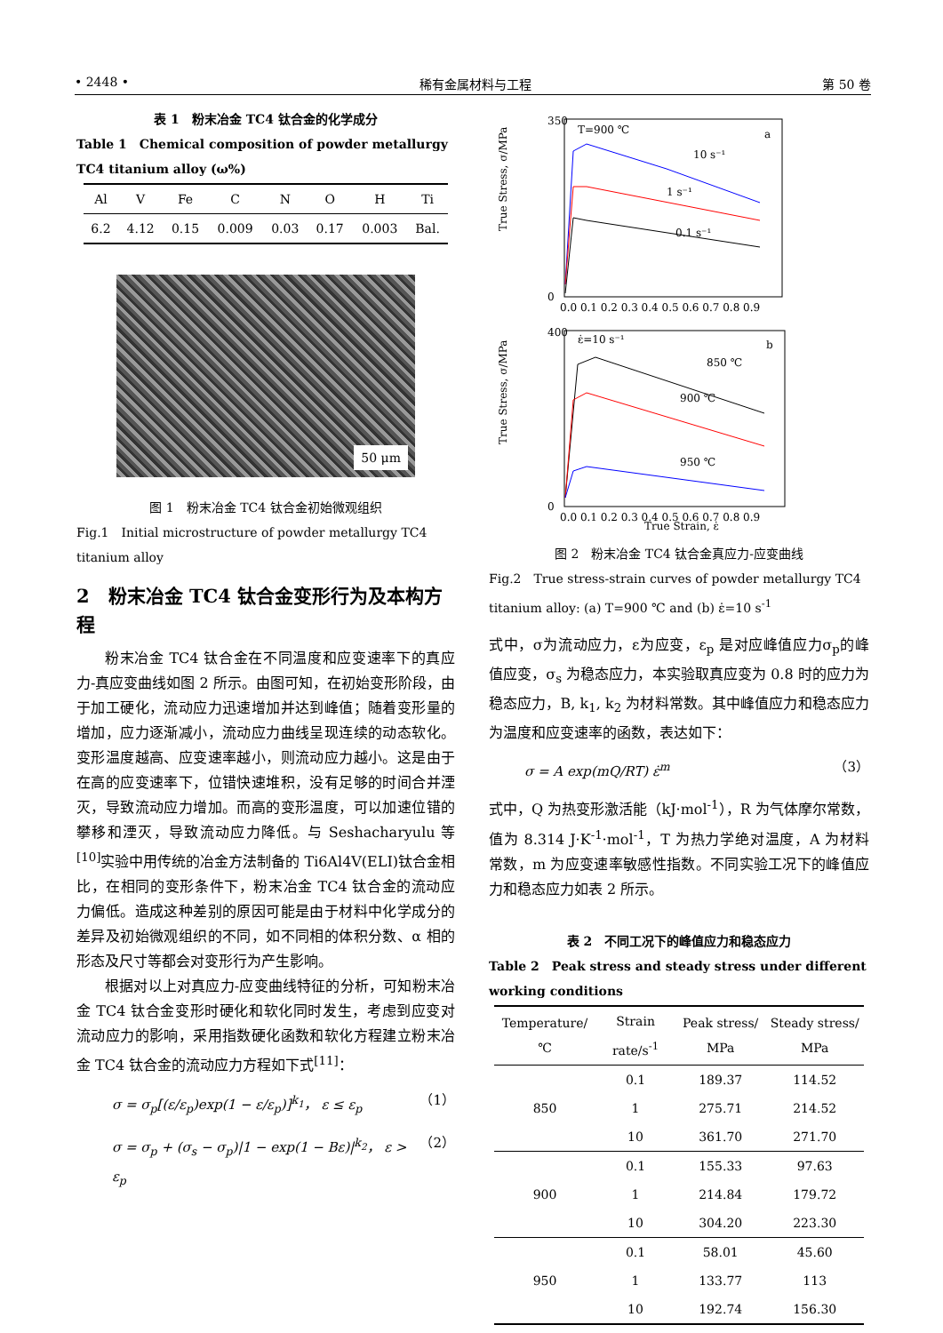• 2448 • 稀有金属材料与工程 第 50 卷
表 1　粉末冶金 TC4 钛合金的化学成分
Table 1　Chemical composition of powder metallurgy TC4 titanium alloy (ω%)
| Al | V | Fe | C | N | O | H | Ti |
| --- | --- | --- | --- | --- | --- | --- | --- |
| 6.2 | 4.12 | 0.15 | 0.009 | 0.03 | 0.17 | 0.003 | Bal. |
50 μm
图 1　粉末冶金 TC4 钛合金初始微观组织
Fig.1　Initial microstructure of powder metallurgy TC4 titanium alloy
2　粉末冶金 TC4 钛合金变形行为及本构方程
粉末冶金 TC4 钛合金在不同温度和应变速率下的真应力-真应变曲线如图 2 所示。由图可知，在初始变形阶段，由于加工硬化，流动应力迅速增加并达到峰值；随着变形量的增加，应力逐渐减小，流动应力曲线呈现连续的动态软化。变形温度越高、应变速率越小，则流动应力越小。这是由于在高的应变速率下，位错快速堆积，没有足够的时间合并湮灭，导致流动应力增加。而高的变形温度，可以加速位错的攀移和湮灭，导致流动应力降低。与 Seshacharyulu 等<sup>[10]</sup>实验中用传统的冶金方法制备的 Ti6Al4V(ELI)钛合金相比，在相同的变形条件下，粉末冶金 TC4 钛合金的流动应力偏低。造成这种差别的原因可能是由于材料中化学成分的差异及初始微观组织的不同，如不同相的体积分数、α 相的形态及尺寸等都会对变形行为产生影响。
根据对以上对真应力-应变曲线特征的分析，可知粉末冶金 TC4 钛合金变形时硬化和软化同时发生，考虑到应变对流动应力的影响，采用指数硬化函数和软化方程建立粉末冶金 TC4 钛合金的流动应力方程如下式<sup>[11]</sup>：
σ = σ<sub>p</sub>[(ε/ε<sub>p</sub>)exp(1 − ε/ε<sub>p</sub>)]<sup>k<sub>1</sub></sup>， ε ≤ ε<sub>p</sub> （1）
σ = σ<sub>p</sub> + (σ<sub>s</sub> − σ<sub>p</sub>)|1 − exp(1 − Bε)|<sup>k<sub>2</sub></sup>， ε > ε<sub>p</sub> （2）
True Stress, σ/MPa
a
T=900 ℃
350
0
0.0 0.1 0.2 0.3 0.4 0.5 0.6 0.7 0.8 0.9
10 s⁻¹
1 s⁻¹
0.1 s⁻¹
True Stress, σ/MPa
b
ε̇=10 s⁻¹
400
0
0.0 0.1 0.2 0.3 0.4 0.5 0.6 0.7 0.8 0.9
850 ℃
900 ℃
950 ℃
True Strain, ε̇
图 2　粉末冶金 TC4 钛合金真应力-应变曲线
Fig.2　True stress-strain curves of powder metallurgy TC4 titanium alloy: (a) T=900 ℃ and (b) ε̇=10 s<sup>-1</sup>
式中，σ为流动应力，ε为应变，ε<sub>p</sub> 是对应峰值应力σ<sub>p</sub>的峰值应变，σ<sub>s</sub> 为稳态应力，本实验取真应变为 0.8 时的应力为稳态应力，B, k<sub>1</sub>, k<sub>2</sub> 为材料常数。其中峰值应力和稳态应力为温度和应变速率的函数，表达如下：
σ = A exp(mQ/RT) ε̇<sup>m</sup> （3）
式中，Q 为热变形激活能（kJ·mol<sup>-1</sup>），R 为气体摩尔常数，值为 8.314 J·K<sup>-1</sup>·mol<sup>-1</sup>，T 为热力学绝对温度，A 为材料常数，m 为应变速率敏感性指数。不同实验工况下的峰值应力和稳态应力如表 2 所示。
表 2　不同工况下的峰值应力和稳态应力
Table 2　Peak stress and steady stress under different working conditions
| Temperature/℃ | Strain rate/s<sup>-1</sup> | Peak stress/ MPa | Steady stress/ MPa |
| --- | --- | --- | --- |
| 850 | 0.1 | 189.37 | 114.52 |
| | 1 | 275.71 | 214.52 |
| | 10 | 361.70 | 271.70 |
| 900 | 0.1 | 155.33 | 97.63 |
| | 1 | 214.84 | 179.72 |
| | 10 | 304.20 | 223.30 |
| 950 | 0.1 | 58.01 | 45.60 |
| | 1 | 133.77 | 113 |
| | 10 | 192.74 | 156.30 |